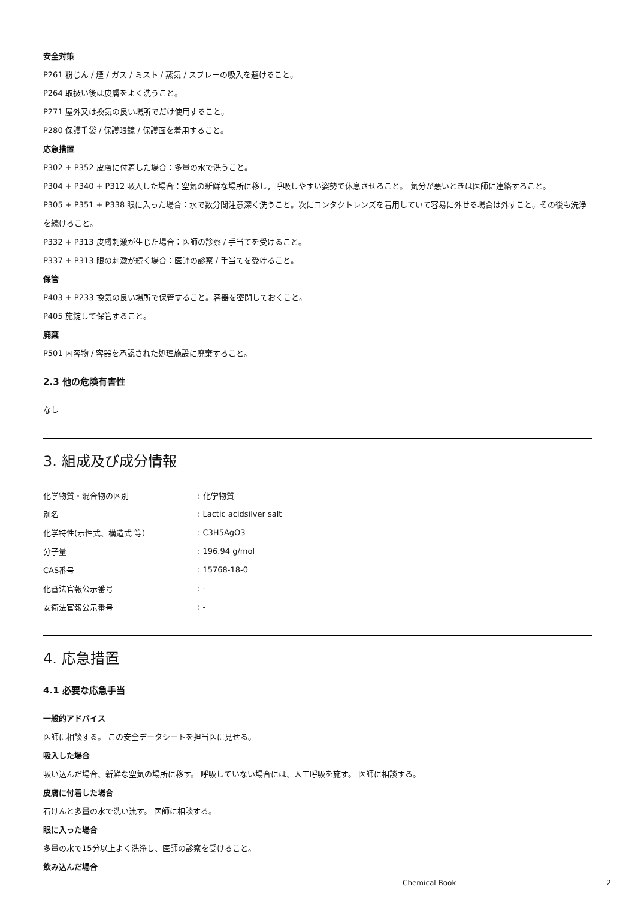安全対策
P261 粉じん / 煙 / ガス / ミスト / 蒸気 / スプレーの吸入を避けること。
P264 取扱い後は皮膚をよく洗うこと。
P271 屋外又は換気の良い場所でだけ使用すること。
P280 保護手袋 / 保護眼鏡 / 保護面を着用すること。
応急措置
P302 + P352 皮膚に付着した場合：多量の水で洗うこと。
P304 + P340 + P312 吸入した場合：空気の新鮮な場所に移し，呼吸しやすい姿勢で休息させること。 気分が悪いときは医師に連絡すること。
P305 + P351 + P338 眼に入った場合：水で数分間注意深く洗うこと。次にコンタクトレンズを着用していて容易に外せる場合は外すこと。その後も洗浄を続けること。
P332 + P313 皮膚刺激が生じた場合：医師の診察 / 手当てを受けること。
P337 + P313 眼の刺激が続く場合：医師の診察 / 手当てを受けること。
保管
P403 + P233 換気の良い場所で保管すること。容器を密閉しておくこと。
P405 施錠して保管すること。
廃棄
P501 内容物 / 容器を承認された処理施設に廃棄すること。
2.3 他の危険有害性
なし
3. 組成及び成分情報
| 化学物質・混合物の区別 | : 化学物質 |
| 別名 | : Lactic acidsilver salt |
| 化学特性(示性式、構造式 等） | : C3H5AgO3 |
| 分子量 | : 196.94 g/mol |
| CAS番号 | : 15768-18-0 |
| 化審法官報公示番号 | : - |
| 安衛法官報公示番号 | : - |
4. 応急措置
4.1 必要な応急手当
一般的アドバイス
医師に相談する。 この安全データシートを担当医に見せる。
吸入した場合
吸い込んだ場合、新鮮な空気の場所に移す。 呼吸していない場合には、人工呼吸を施す。 医師に相談する。
皮膚に付着した場合
石けんと多量の水で洗い流す。 医師に相談する。
眼に入った場合
多量の水で15分以上よく洗浄し、医師の診察を受けること。
飲み込んだ場合
Chemical Book 2